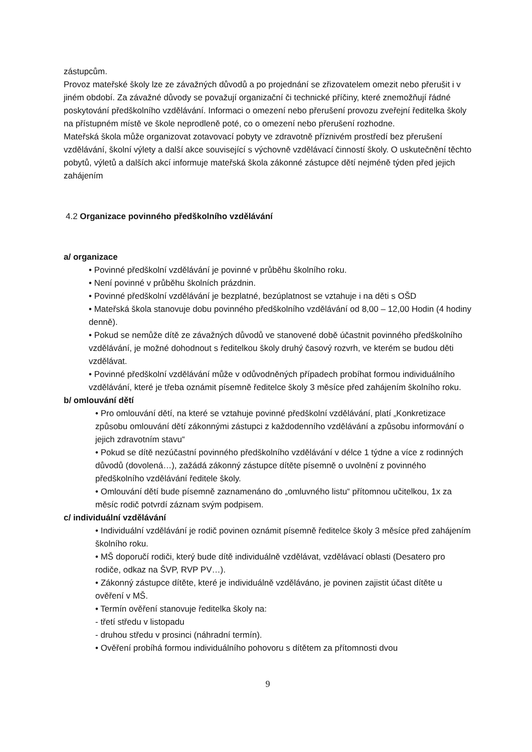zástupcům.
Provoz mateřské školy lze ze závažných důvodů a po projednání se zřizovatelem omezit nebo přerušit i v jiném období. Za závažné důvody se považují organizační či technické příčiny, které znemožňují řádné poskytování předškolního vzdělávání. Informaci o omezení nebo přerušení provozu zveřejní ředitelka školy na přístupném místě ve škole neprodleně poté, co o omezení nebo přerušení rozhodne.
Mateřská škola může organizovat zotavovací pobyty ve zdravotně příznivém prostředí bez přerušení vzdělávání, školní výlety a další akce související s výchovně vzdělávací činností školy. O uskutečnění těchto pobytů, výletů a dalších akcí informuje mateřská škola zákonné zástupce dětí nejméně týden před jejich zahájením
4.2 Organizace povinného předškolního vzdělávání
a/ organizace
• Povinné předškolní vzdělávání je povinné v průběhu školního roku.
• Není povinné v průběhu školních prázdnin.
• Povinné předškolní vzdělávání je bezplatné, bezúplatnost se vztahuje i na děti s OŠD
• Mateřská škola stanovuje dobu povinného předškolního vzdělávání od 8,00 – 12,00 Hodin (4 hodiny denně).
• Pokud se nemůže dítě ze závažných důvodů ve stanovené době účastnit povinného předškolního vzdělávání, je možné dohodnout s ředitelkou školy druhý časový rozvrh, ve kterém se budou děti vzdělávat.
• Povinné předškolní vzdělávání může v odůvodněných případech probíhat formou individuálního vzdělávání, které je třeba oznámit písemně ředitelce školy 3 měsíce před zahájením školního roku.
b/ omlouvání dětí
• Pro omlouvání dětí, na které se vztahuje povinné předškolní vzdělávání, platí „Konkretizace způsobu omlouvání dětí zákonnými zástupci z každodenního vzdělávání a způsobu informování o jejich zdravotním stavu“
• Pokud se dítě nezúčastní povinného předškolního vzdělávání v délce 1 týdne a více z rodinných důvodů (dovolená…), zažádá zákonný zástupce dítěte písemně o uvolnění z povinného předškolního vzdělávání ředitele školy.
• Omlouvání dětí bude písemně zaznamenáno do „omluvného listu“ přítomnou učitelkou, 1x za měsíc rodič potvrdí záznam svým podpisem.
c/ individuální vzdělávání
• Individuální vzdělávání je rodič povinen oznámit písemně ředitelce školy 3 měsíce před zahájením školního roku.
• MŠ doporučí rodiči, který bude dítě individuálně vzdělávat, vzdělávací oblasti (Desatero pro rodiče, odkaz na ŠVP, RVP PV…).
• Zákonný zástupce dítěte, které je individuálně vzděláváno, je povinen zajistit účast dítěte u ověření v MŠ.
• Termín ověření stanovuje ředitelka školy na:
- třetí středu v listopadu
- druhou středu v prosinci (náhradní termín).
• Ověření probíhá formou individuálního pohovoru s dítětem za přítomnosti dvou
9